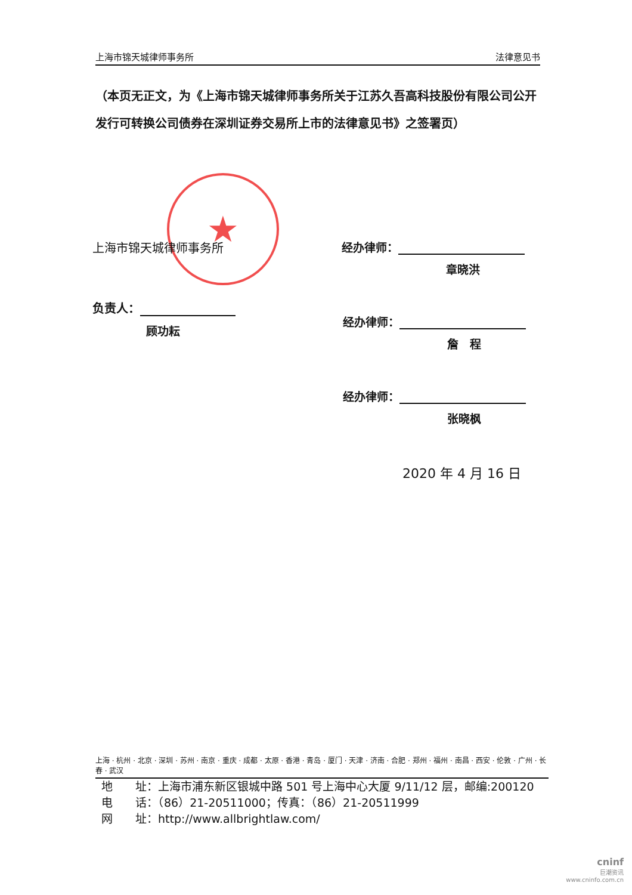上海市锦天城律师事务所 法律意见书
（本页无正文，为《上海市锦天城律师事务所关于江苏久吾高科技股份有限公司公开发行可转换公司债券在深圳证券交易所上市的法律意见书》之签署页）
★
上海市锦天城律师事务所
负责人：
顾功耘
经办律师：
章晓洪
经办律师：
詹　程
经办律师：
张晓枫
2020 年 4 月 16 日
上海 · 杭州 · 北京 · 深圳 · 苏州 · 南京 · 重庆 · 成都 · 太原 · 香港 · 青岛 · 厦门 · 天津 · 济南 · 合肥 · 郑州 · 福州 · 南昌 · 西安 · 伦敦 · 广州 · 长春 · 武汉
地　　址：上海市浦东新区银城中路 501 号上海中心大厦 9/11/12 层，邮编:200120
电　　话：（86）21-20511000；传真：（86）21-20511999
网　　址：http://www.allbrightlaw.com/
cninf
巨潮资讯
www.cninfo.com.cn